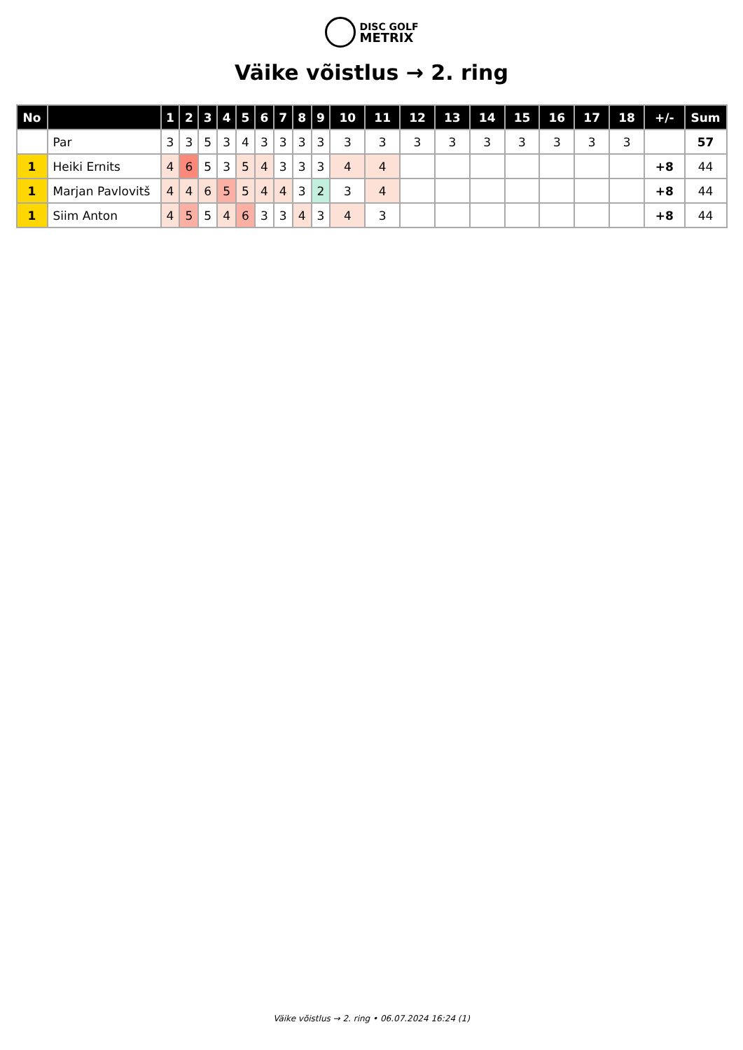DISC GOLF
METRIX
Väike võistlus → 2. ring
| No | | 1 | 2 | 3 | 4 | 5 | 6 | 7 | 8 | 9 | 10 | 11 | 12 | 13 | 14 | 15 | 16 | 17 | 18 | +/- | Sum |
| --- | --- | --- | --- | --- | --- | --- | --- | --- | --- | --- | --- | --- | --- | --- | --- | --- | --- | --- | --- | --- | --- |
| | Par | 3 | 3 | 5 | 3 | 4 | 3 | 3 | 3 | 3 | 3 | 3 | 3 | 3 | 3 | 3 | 3 | 3 | 3 | | 57 |
| 1 | Heiki Ernits | 4 | 6 | 5 | 3 | 5 | 4 | 3 | 3 | 3 | 4 | 4 | | | | | | | | +8 | 44 |
| 1 | Marjan Pavlovitš | 4 | 4 | 6 | 5 | 5 | 4 | 4 | 3 | 2 | 3 | 4 | | | | | | | | +8 | 44 |
| 1 | Siim Anton | 4 | 5 | 5 | 4 | 6 | 3 | 3 | 4 | 3 | 4 | 3 | | | | | | | | +8 | 44 |
Väike võistlus → 2. ring • 06.07.2024 16:24 (1)